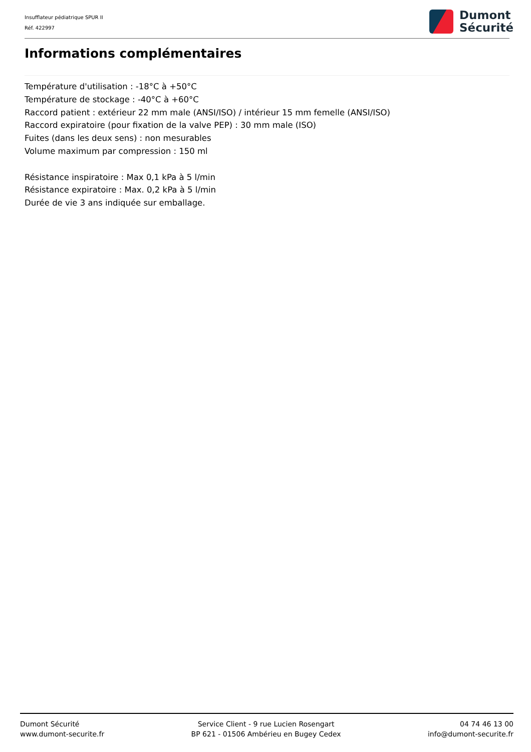Insufflateur pédiatrique SPUR II
Réf. 422997
Dumont
Sécurité
Informations complémentaires
Température d'utilisation : -18°C à +50°C
Température de stockage : -40°C à +60°C
Raccord patient : extérieur 22 mm male (ANSI/ISO) / intérieur 15 mm femelle (ANSI/ISO)
Raccord expiratoire (pour fixation de la valve PEP) : 30 mm male (ISO)
Fuites (dans les deux sens) : non mesurables
Volume maximum par compression : 150 ml
Résistance inspiratoire : Max 0,1 kPa à 5 l/min
Résistance expiratoire : Max. 0,2 kPa à 5 l/min
Durée de vie 3 ans indiquée sur emballage.
Dumont Sécurité
www.dumont-securite.fr
Service Client - 9 rue Lucien Rosengart
BP 621 - 01506 Ambérieu en Bugey Cedex
04 74 46 13 00
info@dumont-securite.fr